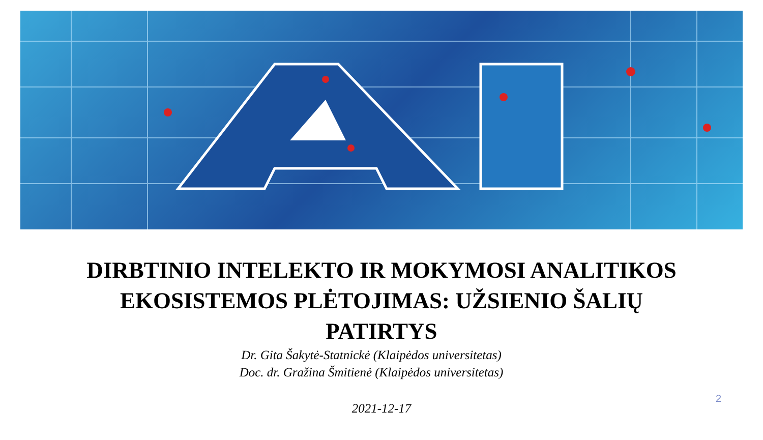DIRBTINIO INTELEKTO IR MOKYMOSI ANALITIKOS
EKOSISTEMOS PLĖTOJIMAS: UŽSIENIO ŠALIŲ
PATIRTYS
Dr. Gita Šakytė-Statnickė (Klaipėdos universitetas)
Doc. dr. Gražina Šmitienė (Klaipėdos universitetas)
2021-12-17
2